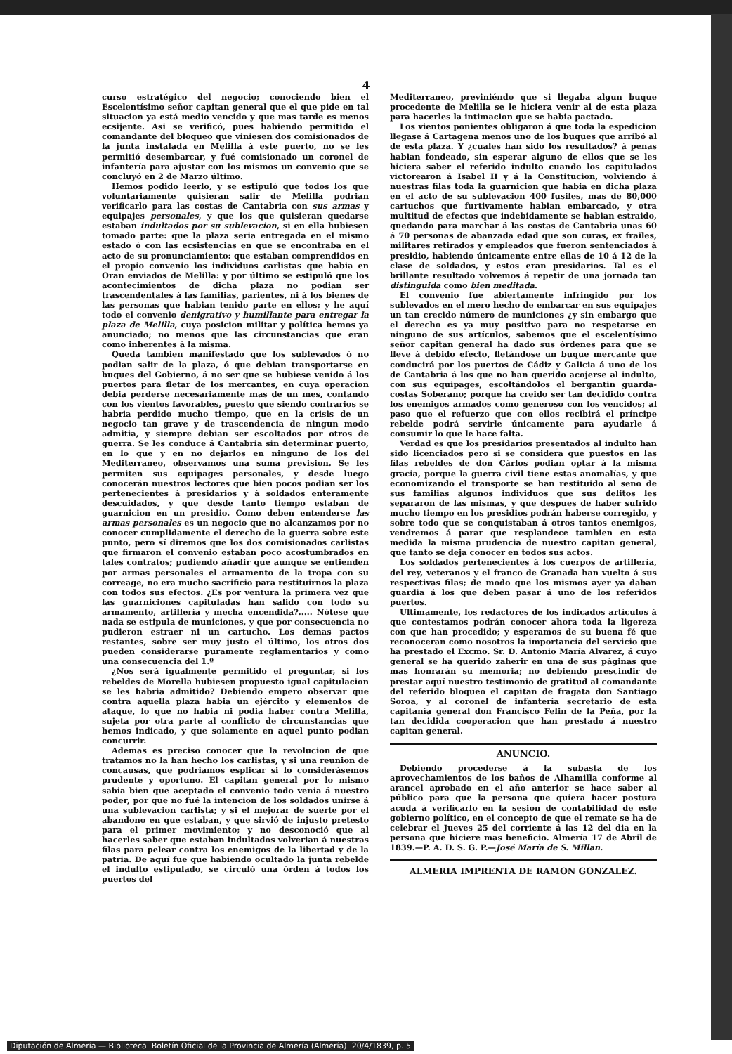4
curso estratégico del negocio; conociendo bien el Escelentísimo señor capitan general que el que pide en tal situacion ya está medio vencido y que mas tarde es menos ecsijente. Asi se verificó, pues habiendo permitido el comandante del bloqueo que viniesen dos comisionados de la junta instalada en Melilla á este puerto, no se les permitió desembarcar, y fué comisionado un coronel de infantería para ajustar con los mismos un convenio que se concluyó en 2 de Marzo último.
Hemos podido leerlo, y se estipuló que todos los que voluntariamente quisieran salir de Melilla podrian verificarlo para las costas de Cantabria con sus armas y equipajes personales, y que los que quisieran quedarse estaban indultados por su sublevacion, si en ella hubiesen tomado parte: que la plaza seria entregada en el mismo estado ó con las ecsistencias en que se encontraba en el acto de su pronunciamiento: que estaban comprendidos en el propio convenio los individuos carlistas que habia en Oran enviados de Melilla: y por último se estipuló que los acontecimientos de dicha plaza no podian ser trascendentales á las familias, parientes, ni á los bienes de las personas que habian tenido parte en ellos; y he aquí todo el convenio denigrativo y humillante para entregar la plaza de Melilla, cuya posicion militar y política hemos ya anunciado; no menos que las circunstancias que eran como inherentes á la misma.
Queda tambien manifestado que los sublevados ó no podian salir de la plaza, ó que debian transportarse en buques del Gobierno, á no ser que se hubiese venido á los puertos para fletar de los mercantes, en cuya operacion debia perderse necesariamente mas de un mes, contando con los vientos favorables, puesto que siendo contrarios se habria perdido mucho tiempo, que en la crisis de un negocio tan grave y de trascendencia de ningun modo admitia, y siempre debian ser escoltados por otros de guerra. Se les conduce á Cantabria sin determinar puerto, en lo que y en no dejarlos en ninguno de los del Mediterraneo, observamos una suma prevision. Se les permiten sus equipages personales, y desde luego conocerán nuestros lectores que bien pocos podian ser los pertenecientes á presidarios y á soldados enteramente descuidados, y que desde tanto tiempo estaban de guarnicion en un presidio. Como deben entenderse las armas personales es un negocio que no alcanzamos por no conocer cumplidamente el derecho de la guerra sobre este punto, pero sí diremos que los dos comisionados carlistas que firmaron el convenio estaban poco acostumbrados en tales contratos; pudiendo añadir que aunque se entienden por armas personales el armamento de la tropa con su correage, no era mucho sacrificio para restituirnos la plaza con todos sus efectos. ¿Es por ventura la primera vez que las guarniciones capituladas han salido con todo su armamento, artillería y mecha encendida?..... Nótese que nada se estipula de municiones, y que por consecuencia no pudieron estraer ni un cartucho. Los demas pactos restantes, sobre ser muy justo el último, los otros dos pueden considerarse puramente reglamentarios y como una consecuencia del 1.º
¿Nos será igualmente permitido el preguntar, si los rebeldes de Morella hubiesen propuesto igual capitulacion se les habria admitido? Debiendo empero observar que contra aquella plaza habia un ejército y elementos de ataque, lo que no habia ni podia haber contra Melilla, sujeta por otra parte al conflicto de circunstancias que hemos indicado, y que solamente en aquel punto podian concurrir.
Ademas es preciso conocer que la revolucion de que tratamos no la han hecho los carlistas, y si una reunion de concausas, que podriamos esplicar si lo considerásemos prudente y oportuno. El capitan general por lo mismo sabia bien que aceptado el convenio todo venia á nuestro poder, por que no fué la intencion de los soldados unirse á una sublevacion carlista; y si el mejorar de suerte por el abandono en que estaban, y que sirvió de injusto pretesto para el primer movimiento; y no desconoció que al hacerles saber que estaban indultados volverian á nuestras filas para pelear contra los enemigos de la libertad y de la patria. De aquí fue que habiendo ocultado la junta rebelde el indulto estipulado, se circuló una órden á todos los puertos del
Mediterraneo, previniéndo que si llegaba algun buque procedente de Melilla se le hiciera venir al de esta plaza para hacerles la intimacion que se habia pactado.
Los vientos ponientes obligaron á que toda la espedicion llegase á Cartagena menos uno de los buques que arribó al de esta plaza. Y ¿cuales han sido los resultados? á penas habian fondeado, sin esperar alguno de ellos que se les hiciera saber el referido indulto cuando los capitulados victorearon á Isabel II y á la Constitucion, volviendo á nuestras filas toda la guarnicion que habia en dicha plaza en el acto de su sublevacion 400 fusiles, mas de 80,000 cartuchos que furtivamente habian embarcado, y otra multitud de efectos que indebidamente se habian estraido, quedando para marchar á las costas de Cantabria unas 60 á 70 personas de abanzada edad que son curas, ex frailes, militares retirados y empleados que fueron sentenciados á presidio, habiendo únicamente entre ellas de 10 á 12 de la clase de soldados, y estos eran presidarios. Tal es el brillante resultado volvemos á repetir de una jornada tan distinguida como bien meditada.
El convenio fue abiertamente infringido por los sublevados en el mero hecho de embarcar en sus equipajes un tan crecido número de municiones ¿y sin embargo que el derecho es ya muy positivo para no respetarse en ninguno de sus artículos, sabemos que el escelentísimo señor capitan general ha dado sus órdenes para que se lleve á debido efecto, fletándose un buque mercante que conducirá por los puertos de Cádiz y Galicia á uno de los de Cantabria á los que no han querido acojerse al indulto, con sus equipages, escoltándolos el bergantin guarda-costas Soberano; porque ha creido ser tan decidido contra los enemigos armados como generoso con los vencidos; al paso que el refuerzo que con ellos recibirá el príncipe rebelde podrá servirle únicamente para ayudarle á consumir lo que le hace falta.
Verdad es que los presidarios presentados al indulto han sido licenciados pero si se considera que puestos en las filas rebeldes de don Cárlos podian optar á la misma gracia, porque la guerra civil tiene estas anomalías, y que economizando el transporte se han restituido al seno de sus familias algunos individuos que sus delitos les separaron de las mismas, y que despues de haber sufrido mucho tiempo en los presidios podrán haberse corregido, y sobre todo que se conquistaban á otros tantos enemigos, vendremos á parar que resplandece tambien en esta medida la misma prudencia de nuestro capitan general, que tanto se deja conocer en todos sus actos.
Los soldados pertenecientes á los cuerpos de artillería, del rey, veteranos y el franco de Granada han vuelto á sus respectivas filas; de modo que los mismos ayer ya daban guardia á los que deben pasar á uno de los referidos puertos.
Ultimamente, los redactores de los indicados artículos á que contestamos podrán conocer ahora toda la ligereza con que han procedido; y esperamos de su buena fé que reconoceran como nosotros la importancia del servicio que ha prestado el Excmo. Sr. D. Antonio María Alvarez, á cuyo general se ha querido zaherir en una de sus páginas que mas honrarán su memoria; no debiendo prescindir de prestar aquí nuestro testimonio de gratitud al comandante del referido bloqueo el capitan de fragata don Santiago Soroa, y al coronel de infantería secretario de esta capitanía general don Francisco Felin de la Peña, por la tan decidida cooperacion que han prestado á nuestro capitan general.
ANUNCIO.
Debiendo procederse á la subasta de los aprovechamientos de los baños de Alhamilla conforme al arancel aprobado en el año anterior se hace saber al público para que la persona que quiera hacer postura acuda á verificarlo en la sesion de contabilidad de este gobierno político, en el concepto de que el remate se ha de celebrar el Jueves 25 del corriente á las 12 del dia en la persona que hiciere mas beneficio. Almería 17 de Abril de 1839.—P. A. D. S. G. P.—José María de S. Millan.
ALMERIA IMPRENTA DE RAMON GONZALEZ.
Diputación de Almería — Biblioteca. Boletín Oficial de la Provincia de Almería (Almería). 20/4/1839, p. 5